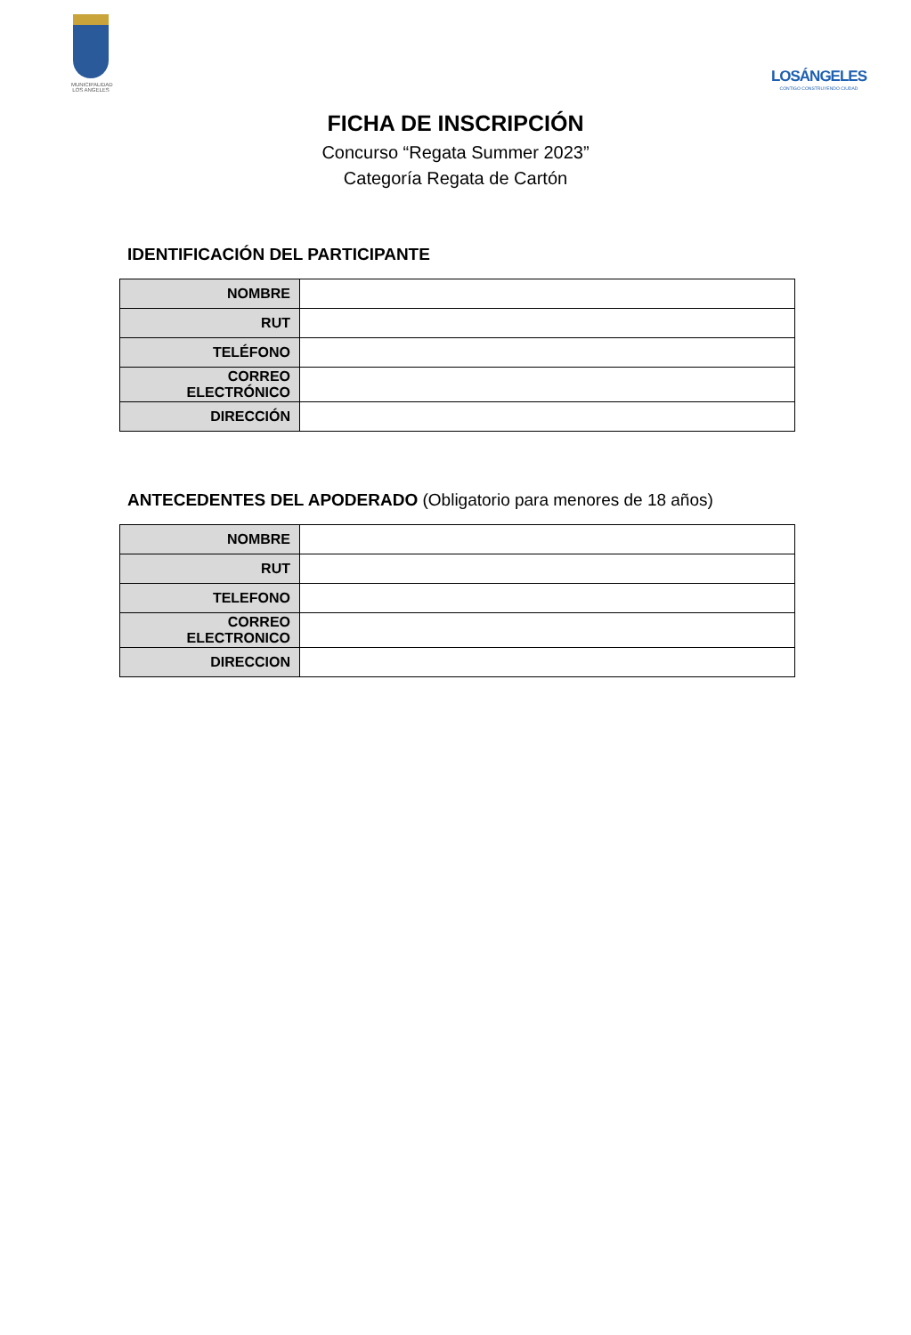MUNICIPALIDAD
LOS ANGELES
LOSÁNGELES
CONTIGO CONSTRUYENDO CIUDAD
FICHA DE INSCRIPCIÓN
Concurso “Regata Summer 2023”
Categoría Regata de Cartón
IDENTIFICACIÓN DEL PARTICIPANTE
| NOMBRE | |
| RUT | |
| TELÉFONO | |
| CORREO ELECTRÓNICO | |
| DIRECCIÓN | |
ANTECEDENTES DEL APODERADO (Obligatorio para menores de 18 años)
| NOMBRE | |
| RUT | |
| TELEFONO | |
| CORREO ELECTRONICO | |
| DIRECCION | |